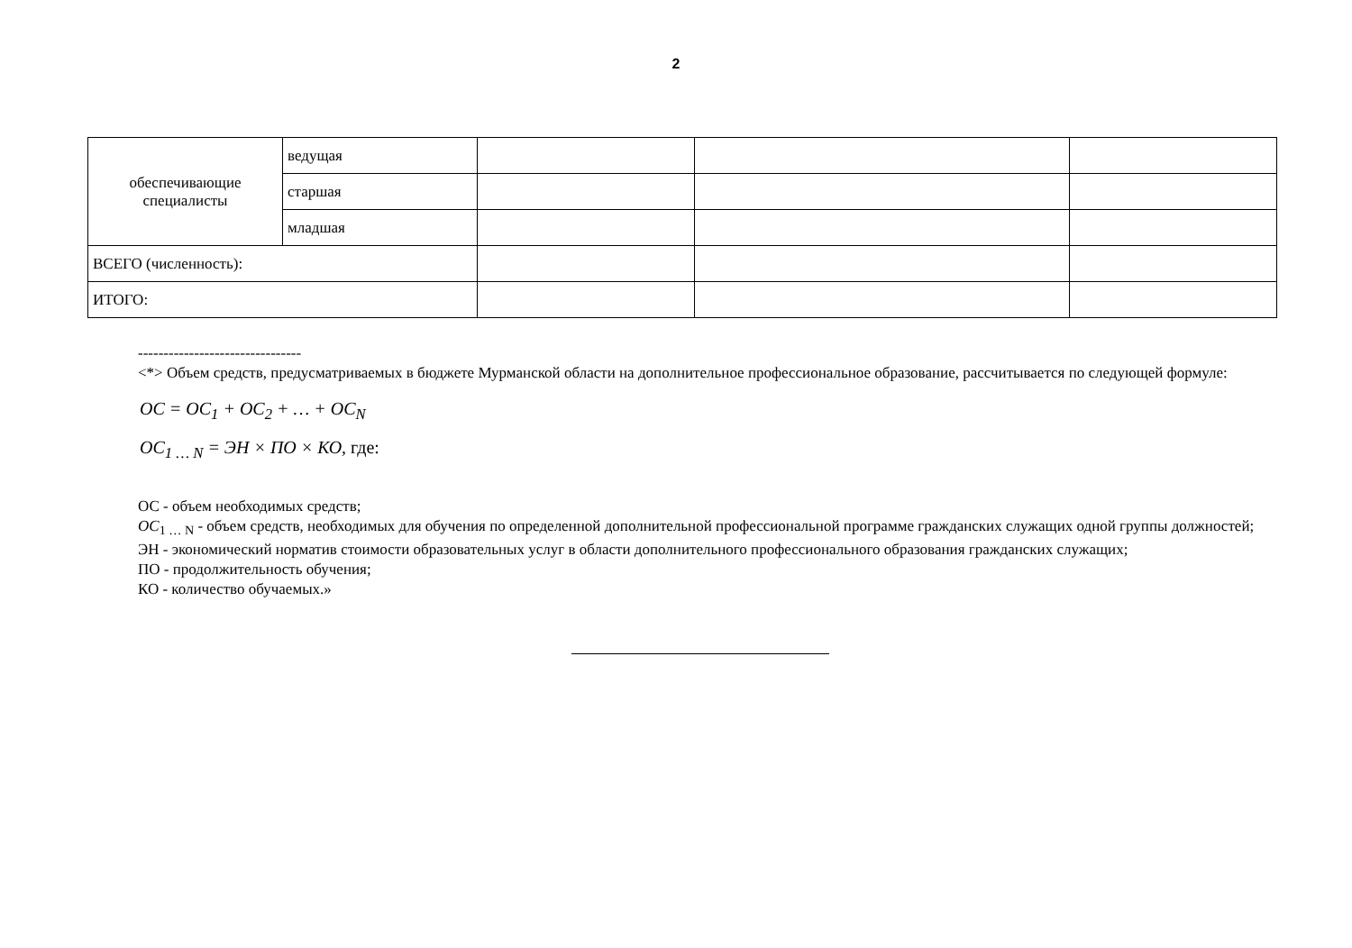2
| обеспечивающие специалисты | ведущая | | | |
| | старшая | | | |
| | младшая | | | |
| ВСЕГО (численность): | | | | |
| ИТОГО: | | | | |
--------------------------------
<*> Объем средств, предусматриваемых в бюджете Мурманской области на дополнительное профессиональное образование, рассчитывается по следующей формуле:
ОС = ОС<sub>1</sub> + ОС<sub>2</sub> + … + ОС<sub>N</sub>
ОС<sub>1 … N</sub> = ЭН × ПО × КО, где:
ОС - объем необходимых средств;
ОС<sub>1 … N</sub> - объем средств, необходимых для обучения по определенной дополнительной профессиональной программе гражданских служащих одной группы должностей;
ЭН - экономический норматив стоимости образовательных услуг в области дополнительного профессионального образования гражданских служащих;
ПО - продолжительность обучения;
КО - количество обучаемых.»